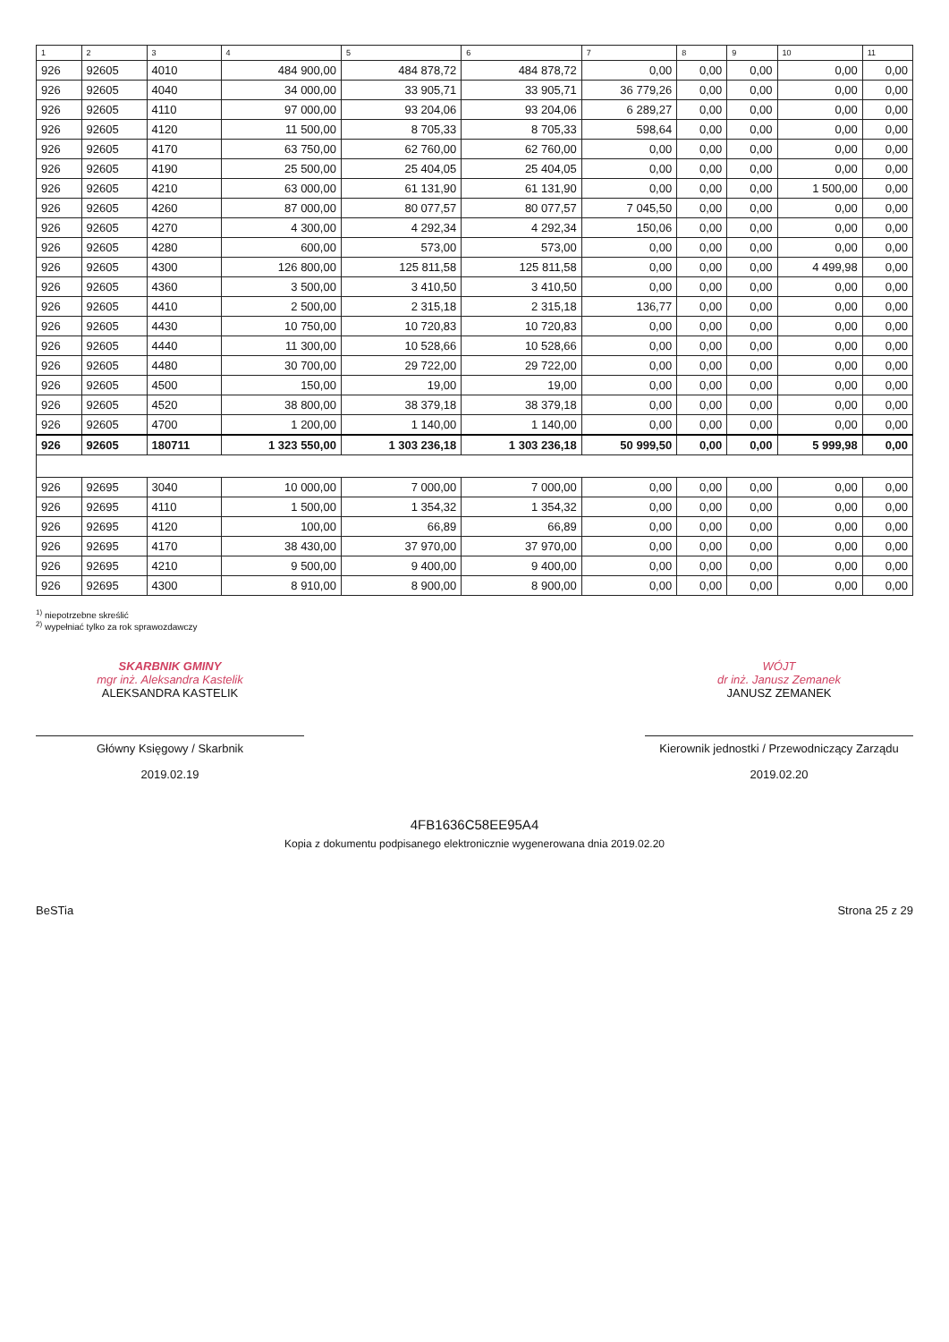| 1 | 2 | 3 | 4 | 5 | 6 | 7 | 8 | 9 | 10 | 11 |
| --- | --- | --- | --- | --- | --- | --- | --- | --- | --- | --- |
| 926 | 92605 | 4010 | 484 900,00 | 484 878,72 | 484 878,72 | 0,00 | 0,00 | 0,00 | 0,00 | 0,00 |
| 926 | 92605 | 4040 | 34 000,00 | 33 905,71 | 33 905,71 | 36 779,26 | 0,00 | 0,00 | 0,00 | 0,00 |
| 926 | 92605 | 4110 | 97 000,00 | 93 204,06 | 93 204,06 | 6 289,27 | 0,00 | 0,00 | 0,00 | 0,00 |
| 926 | 92605 | 4120 | 11 500,00 | 8 705,33 | 8 705,33 | 598,64 | 0,00 | 0,00 | 0,00 | 0,00 |
| 926 | 92605 | 4170 | 63 750,00 | 62 760,00 | 62 760,00 | 0,00 | 0,00 | 0,00 | 0,00 | 0,00 |
| 926 | 92605 | 4190 | 25 500,00 | 25 404,05 | 25 404,05 | 0,00 | 0,00 | 0,00 | 0,00 | 0,00 |
| 926 | 92605 | 4210 | 63 000,00 | 61 131,90 | 61 131,90 | 0,00 | 0,00 | 0,00 | 1 500,00 | 0,00 |
| 926 | 92605 | 4260 | 87 000,00 | 80 077,57 | 80 077,57 | 7 045,50 | 0,00 | 0,00 | 0,00 | 0,00 |
| 926 | 92605 | 4270 | 4 300,00 | 4 292,34 | 4 292,34 | 150,06 | 0,00 | 0,00 | 0,00 | 0,00 |
| 926 | 92605 | 4280 | 600,00 | 573,00 | 573,00 | 0,00 | 0,00 | 0,00 | 0,00 | 0,00 |
| 926 | 92605 | 4300 | 126 800,00 | 125 811,58 | 125 811,58 | 0,00 | 0,00 | 0,00 | 4 499,98 | 0,00 |
| 926 | 92605 | 4360 | 3 500,00 | 3 410,50 | 3 410,50 | 0,00 | 0,00 | 0,00 | 0,00 | 0,00 |
| 926 | 92605 | 4410 | 2 500,00 | 2 315,18 | 2 315,18 | 136,77 | 0,00 | 0,00 | 0,00 | 0,00 |
| 926 | 92605 | 4430 | 10 750,00 | 10 720,83 | 10 720,83 | 0,00 | 0,00 | 0,00 | 0,00 | 0,00 |
| 926 | 92605 | 4440 | 11 300,00 | 10 528,66 | 10 528,66 | 0,00 | 0,00 | 0,00 | 0,00 | 0,00 |
| 926 | 92605 | 4480 | 30 700,00 | 29 722,00 | 29 722,00 | 0,00 | 0,00 | 0,00 | 0,00 | 0,00 |
| 926 | 92605 | 4500 | 150,00 | 19,00 | 19,00 | 0,00 | 0,00 | 0,00 | 0,00 | 0,00 |
| 926 | 92605 | 4520 | 38 800,00 | 38 379,18 | 38 379,18 | 0,00 | 0,00 | 0,00 | 0,00 | 0,00 |
| 926 | 92605 | 4700 | 1 200,00 | 1 140,00 | 1 140,00 | 0,00 | 0,00 | 0,00 | 0,00 | 0,00 |
| 926 | 92605 | 180711 | 1 323 550,00 | 1 303 236,18 | 1 303 236,18 | 50 999,50 | 0,00 | 0,00 | 5 999,98 | 0,00 |
| 926 | 92695 | 3040 | 10 000,00 | 7 000,00 | 7 000,00 | 0,00 | 0,00 | 0,00 | 0,00 | 0,00 |
| 926 | 92695 | 4110 | 1 500,00 | 1 354,32 | 1 354,32 | 0,00 | 0,00 | 0,00 | 0,00 | 0,00 |
| 926 | 92695 | 4120 | 100,00 | 66,89 | 66,89 | 0,00 | 0,00 | 0,00 | 0,00 | 0,00 |
| 926 | 92695 | 4170 | 38 430,00 | 37 970,00 | 37 970,00 | 0,00 | 0,00 | 0,00 | 0,00 | 0,00 |
| 926 | 92695 | 4210 | 9 500,00 | 9 400,00 | 9 400,00 | 0,00 | 0,00 | 0,00 | 0,00 | 0,00 |
| 926 | 92695 | 4300 | 8 910,00 | 8 900,00 | 8 900,00 | 0,00 | 0,00 | 0,00 | 0,00 | 0,00 |
<sup>1)</sup> niepotrzebne skreślić
<sup>2)</sup> wypełniać tylko za rok sprawozdawczy
SKARBNIK GMINY
mgr inż. Aleksandra Kastelik
ALEKSANDRA KASTELIK
Główny Księgowy / Skarbnik
2019.02.19
WÓJT
dr inż. Janusz Zemanek
JANUSZ ZEMANEK
Kierownik jednostki / Przewodniczący Zarządu
2019.02.20
4FB1636C58EE95A4
Kopia z dokumentu podpisanego elektronicznie wygenerowana dnia 2019.02.20
BeSTia Strona 25 z 29